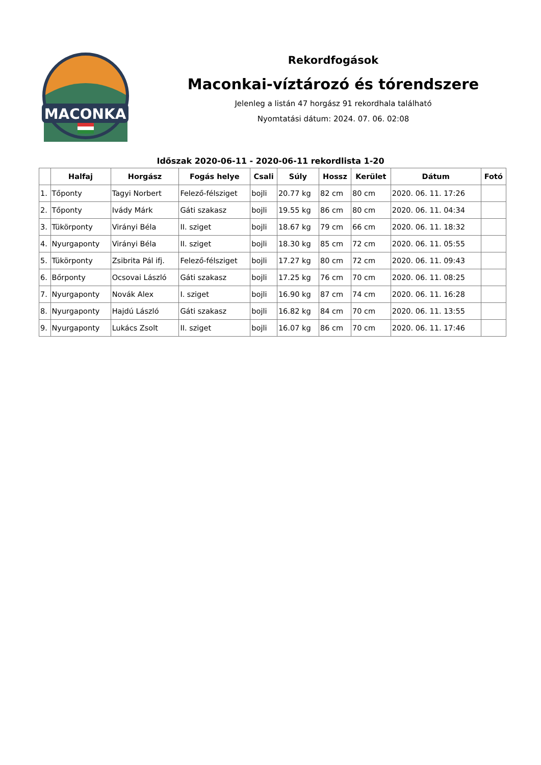MACONKA
Rekordfogások
Maconkai-víztározó és tórendszere
Jelenleg a listán 47 horgász 91 rekordhala található
Nyomtatási dátum: 2024. 07. 06. 02:08
Időszak 2020-06-11 - 2020-06-11 rekordlista 1-20
| | Halfaj | Horgász | Fogás helye | Csali | Súly | Hossz | Kerület | Dátum | Fotó |
| --- | --- | --- | --- | --- | --- | --- | --- | --- | --- |
| 1. | Tőponty | Tagyi Norbert | Felező-félsziget | bojli | 20.77 kg | 82 cm | 80 cm | 2020. 06. 11. 17:26 | |
| 2. | Tőponty | Ivády Márk | Gáti szakasz | bojli | 19.55 kg | 86 cm | 80 cm | 2020. 06. 11. 04:34 | |
| 3. | Tükörponty | Virányi Béla | II. sziget | bojli | 18.67 kg | 79 cm | 66 cm | 2020. 06. 11. 18:32 | |
| 4. | Nyurgaponty | Virányi Béla | II. sziget | bojli | 18.30 kg | 85 cm | 72 cm | 2020. 06. 11. 05:55 | |
| 5. | Tükörponty | Zsibrita Pál ifj. | Felező-félsziget | bojli | 17.27 kg | 80 cm | 72 cm | 2020. 06. 11. 09:43 | |
| 6. | Bőrponty | Ocsovai László | Gáti szakasz | bojli | 17.25 kg | 76 cm | 70 cm | 2020. 06. 11. 08:25 | |
| 7. | Nyurgaponty | Novák Alex | I. sziget | bojli | 16.90 kg | 87 cm | 74 cm | 2020. 06. 11. 16:28 | |
| 8. | Nyurgaponty | Hajdú László | Gáti szakasz | bojli | 16.82 kg | 84 cm | 70 cm | 2020. 06. 11. 13:55 | |
| 9. | Nyurgaponty | Lukács Zsolt | II. sziget | bojli | 16.07 kg | 86 cm | 70 cm | 2020. 06. 11. 17:46 | |